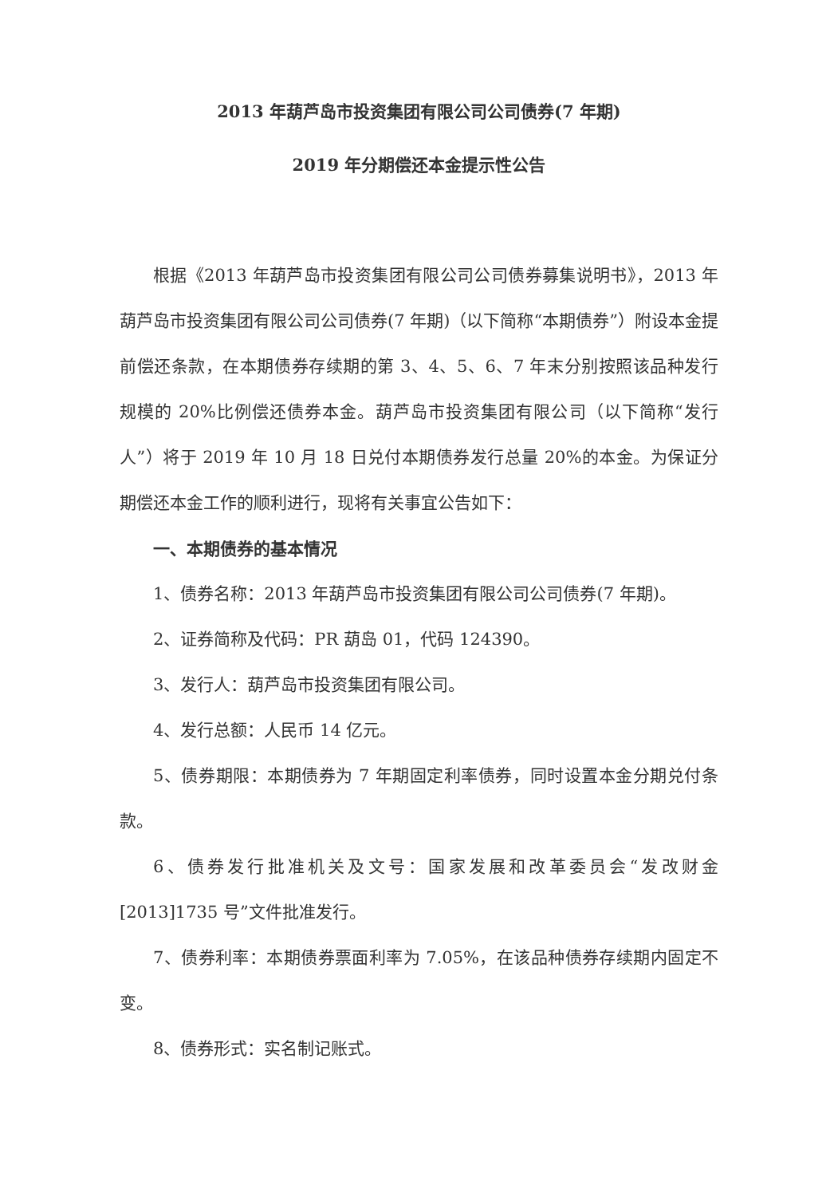2013 年葫芦岛市投资集团有限公司公司债券(7 年期)
2019 年分期偿还本金提示性公告
根据《2013 年葫芦岛市投资集团有限公司公司债券募集说明书》，2013 年葫芦岛市投资集团有限公司公司债券(7 年期)（以下简称“本期债券”）附设本金提前偿还条款，在本期债券存续期的第 3、4、5、6、7 年末分别按照该品种发行规模的 20%比例偿还债券本金。葫芦岛市投资集团有限公司（以下简称“发行人”）将于 2019 年 10 月 18 日兑付本期债券发行总量 20%的本金。为保证分期偿还本金工作的顺利进行，现将有关事宜公告如下：
一、本期债券的基本情况
1、债券名称：2013 年葫芦岛市投资集团有限公司公司债券(7 年期)。
2、证券简称及代码：PR 葫岛 01，代码 124390。
3、发行人：葫芦岛市投资集团有限公司。
4、发行总额：人民币 14 亿元。
5、债券期限：本期债券为 7 年期固定利率债券，同时设置本金分期兑付条款。
6、债券发行批准机关及文号：国家发展和改革委员会“发改财金[2013]1735 号”文件批准发行。
7、债券利率：本期债券票面利率为 7.05%，在该品种债券存续期内固定不变。
8、债券形式：实名制记账式。